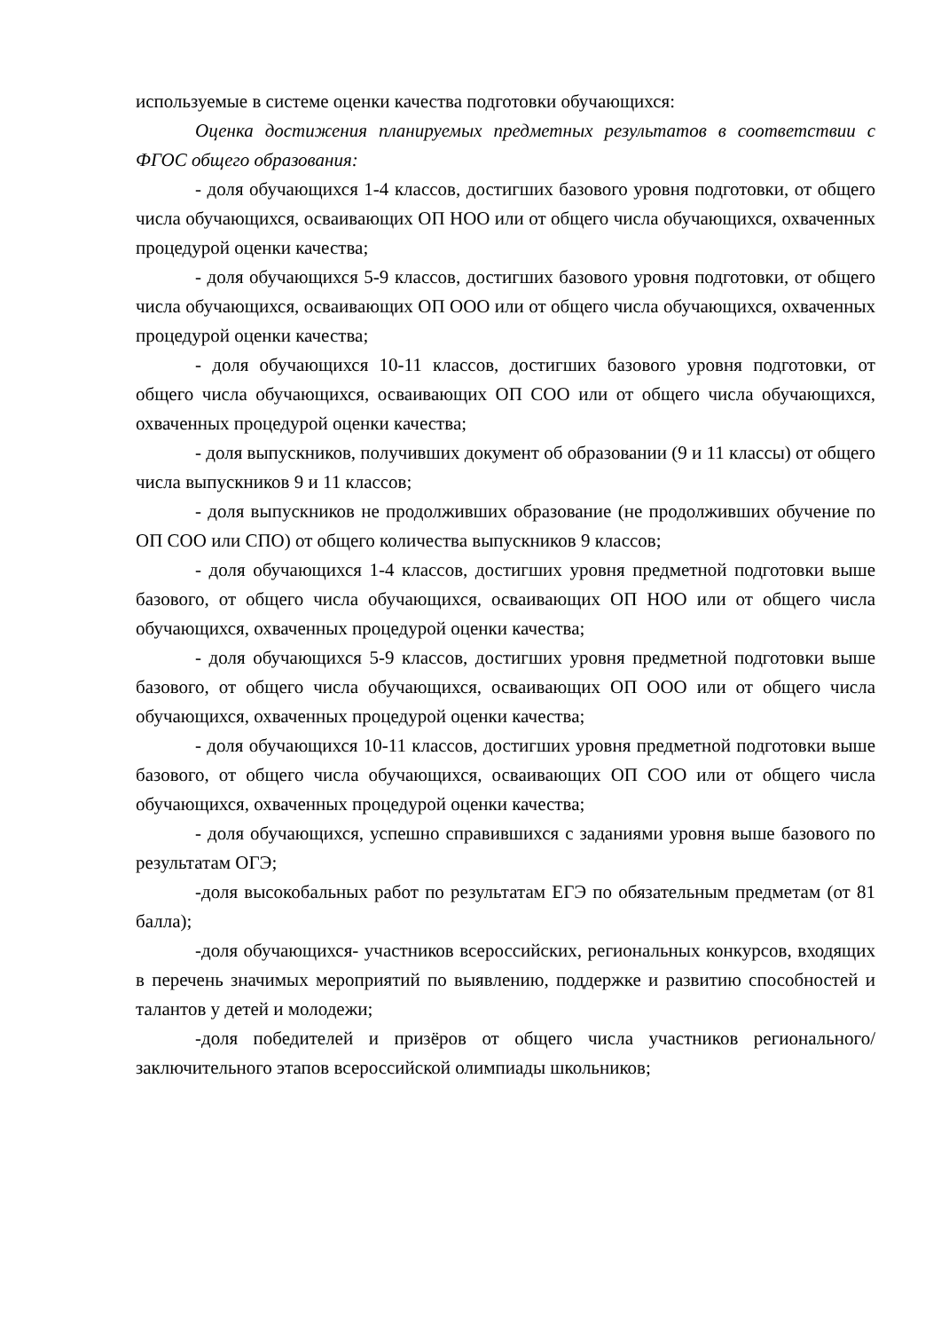используемые в системе оценки качества подготовки обучающихся:
Оценка достижения планируемых предметных результатов в соответствии с ФГОС общего образования:
- доля обучающихся 1-4 классов, достигших базового уровня подготовки, от общего числа обучающихся, осваивающих ОП НОО или от общего числа обучающихся, охваченных процедурой оценки качества;
- доля обучающихся 5-9 классов, достигших базового уровня подготовки, от общего числа обучающихся, осваивающих ОП ООО или от общего числа обучающихся, охваченных процедурой оценки качества;
- доля обучающихся 10-11 классов, достигших базового уровня подготовки, от общего числа обучающихся, осваивающих ОП СОО или от общего числа обучающихся, охваченных процедурой оценки качества;
- доля выпускников, получивших документ об образовании (9 и 11 классы) от общего числа выпускников 9 и 11 классов;
- доля выпускников не продолживших образование (не продолживших обучение по ОП СОО или СПО) от общего количества выпускников 9 классов;
- доля обучающихся 1-4 классов, достигших уровня предметной подготовки выше базового, от общего числа обучающихся, осваивающих ОП НОО или от общего числа обучающихся, охваченных процедурой оценки качества;
- доля обучающихся 5-9 классов, достигших уровня предметной подготовки выше базового, от общего числа обучающихся, осваивающих ОП ООО или от общего числа обучающихся, охваченных процедурой оценки качества;
- доля обучающихся 10-11 классов, достигших уровня предметной подготовки выше базового, от общего числа обучающихся, осваивающих ОП СОО или от общего числа обучающихся, охваченных процедурой оценки качества;
- доля обучающихся, успешно справившихся с заданиями уровня выше базового по результатам ОГЭ;
-доля высокобальных работ по результатам ЕГЭ по обязательным предметам (от 81 балла);
-доля обучающихся- участников всероссийских, региональных конкурсов, входящих в перечень значимых мероприятий по выявлению, поддержке и развитию способностей и талантов у детей и молодежи;
-доля победителей и призёров от общего числа участников регионального/заключительного этапов всероссийской олимпиады школьников;